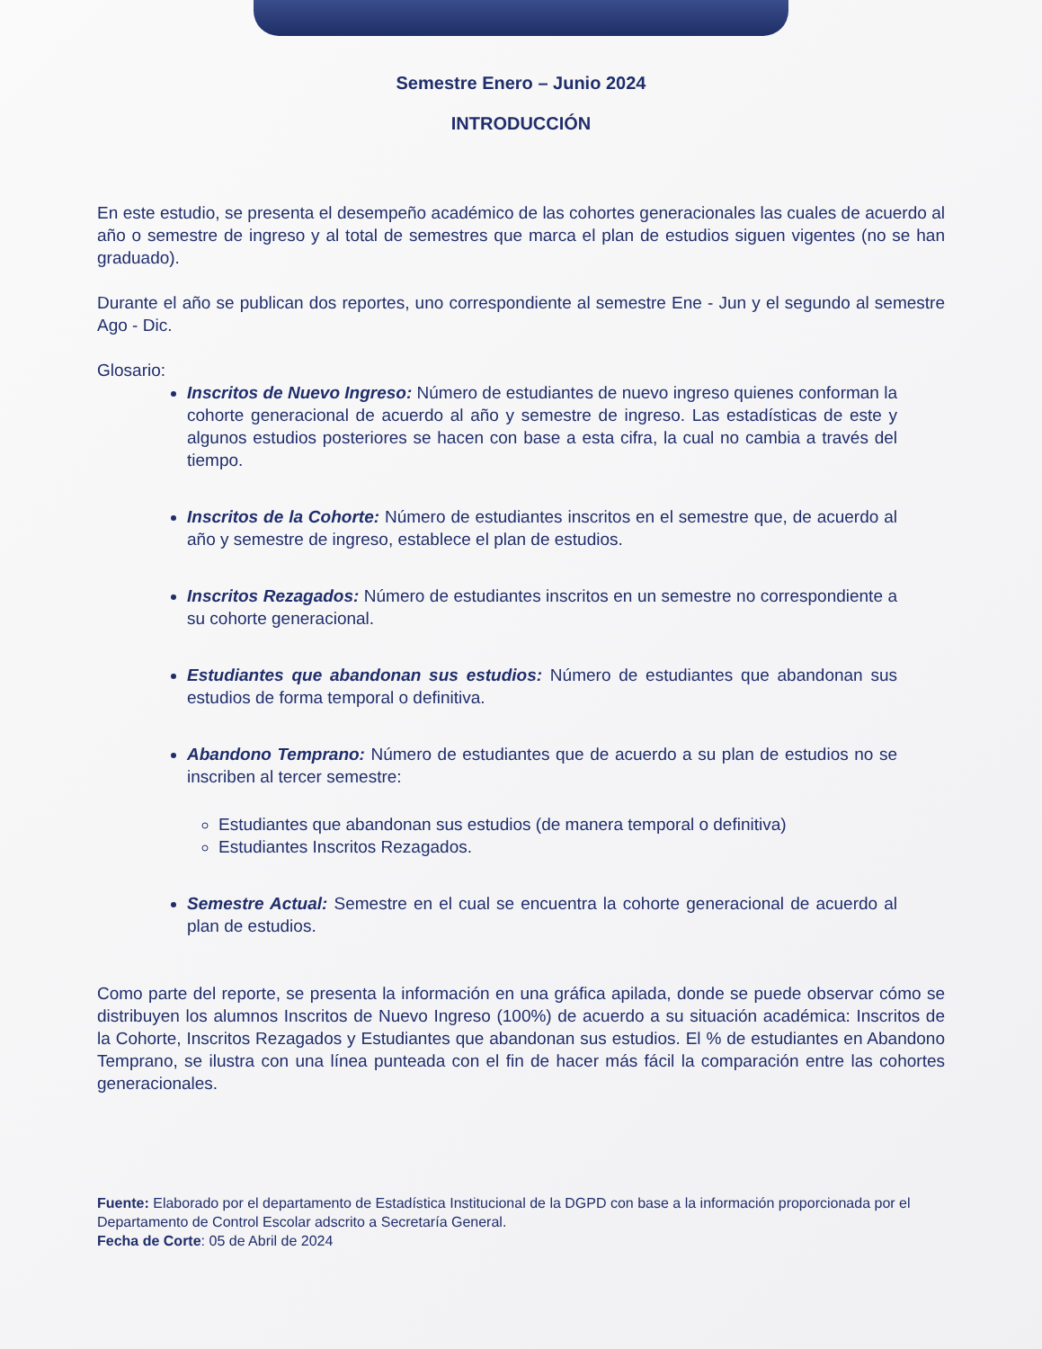Semestre Enero – Junio 2024
INTRODUCCIÓN
En este estudio, se presenta el desempeño académico de las cohortes generacionales las cuales de acuerdo al año o semestre de ingreso y al total de semestres que marca el plan de estudios siguen vigentes (no se han graduado).
Durante el año se publican dos reportes, uno correspondiente al semestre Ene - Jun y el segundo al semestre Ago - Dic.
Glosario:
Inscritos de Nuevo Ingreso: Número de estudiantes de nuevo ingreso quienes conforman la cohorte generacional de acuerdo al año y semestre de ingreso. Las estadísticas de este y algunos estudios posteriores se hacen con base a esta cifra, la cual no cambia a través del tiempo.
Inscritos de la Cohorte: Número de estudiantes inscritos en el semestre que, de acuerdo al año y semestre de ingreso, establece el plan de estudios.
Inscritos Rezagados: Número de estudiantes inscritos en un semestre no correspondiente a su cohorte generacional.
Estudiantes que abandonan sus estudios: Número de estudiantes que abandonan sus estudios de forma temporal o definitiva.
Abandono Temprano: Número de estudiantes que de acuerdo a su plan de estudios no se inscriben al tercer semestre:
Estudiantes que abandonan sus estudios (de manera temporal o definitiva)
Estudiantes Inscritos Rezagados.
Semestre Actual: Semestre en el cual se encuentra la cohorte generacional de acuerdo al plan de estudios.
Como parte del reporte, se presenta la información en una gráfica apilada, donde se puede observar cómo se distribuyen los alumnos Inscritos de Nuevo Ingreso (100%) de acuerdo a su situación académica: Inscritos de la Cohorte, Inscritos Rezagados y Estudiantes que abandonan sus estudios. El % de estudiantes en Abandono Temprano, se ilustra con una línea punteada con el fin de hacer más fácil la comparación entre las cohortes generacionales.
Fuente: Elaborado por el departamento de Estadística Institucional de la DGPD con base a la información proporcionada por el Departamento de Control Escolar adscrito a Secretaría General.
Fecha de Corte: 05 de Abril de 2024